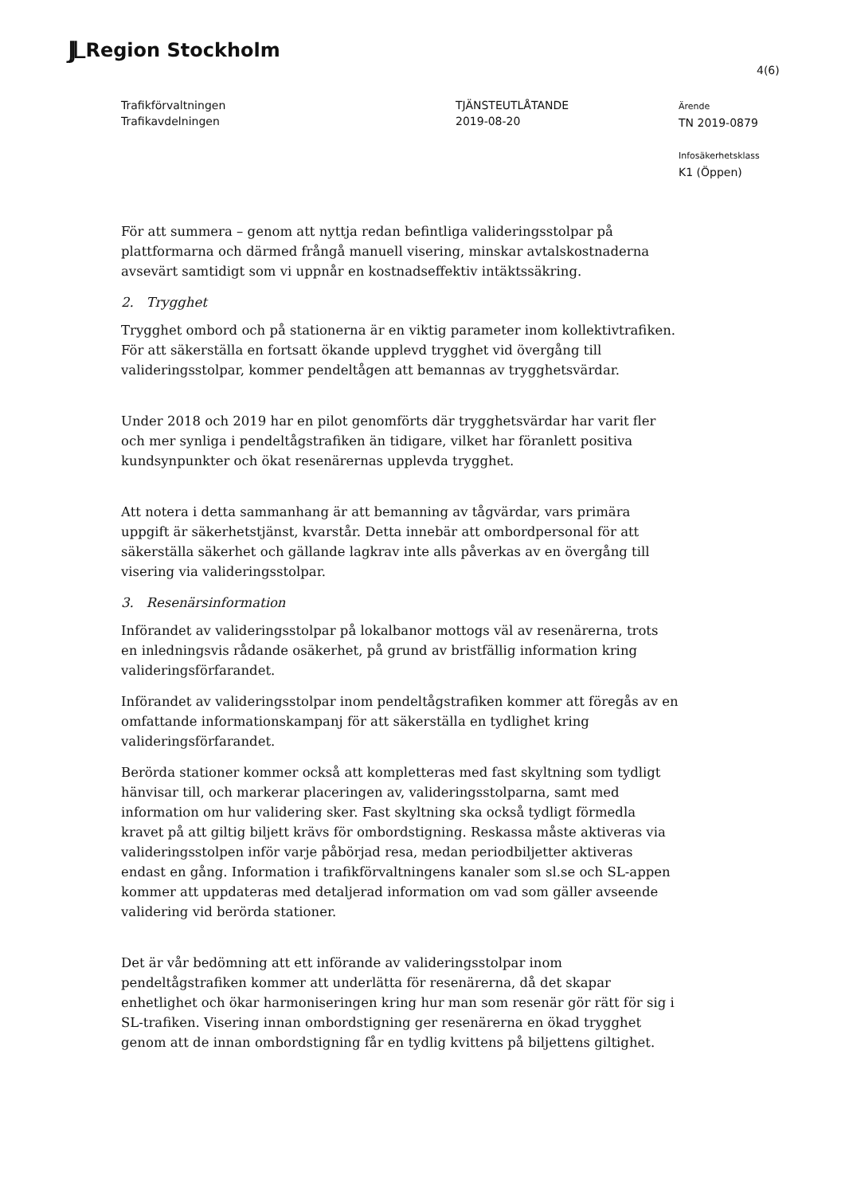JJL Region Stockholm
4(6)
Trafikförvaltningen
Trafikavdelningen
TJÄNSTEUTLÅTANDE
2019-08-20
Ärende
TN 2019-0879
Infosäkerhetsklass
K1 (Öppen)
För att summera – genom att nyttja redan befintliga valideringsstolpar på plattformarna och därmed frångå manuell visering, minskar avtalskostnaderna avsevärt samtidigt som vi uppnår en kostnadseffektiv intäktssäkring.
2. Trygghet
Trygghet ombord och på stationerna är en viktig parameter inom kollektivtrafiken. För att säkerställa en fortsatt ökande upplevd trygghet vid övergång till valideringsstolpar, kommer pendeltågen att bemannas av trygghetsvärdar.
Under 2018 och 2019 har en pilot genomförts där trygghetsvärdar har varit fler och mer synliga i pendeltågstrafiken än tidigare, vilket har föranlett positiva kundsynpunkter och ökat resenärernas upplevda trygghet.
Att notera i detta sammanhang är att bemanning av tågvärdar, vars primära uppgift är säkerhetstjänst, kvarstår. Detta innebär att ombordpersonal för att säkerställa säkerhet och gällande lagkrav inte alls påverkas av en övergång till visering via valideringsstolpar.
3. Resenärsinformation
Införandet av valideringsstolpar på lokalbanor mottogs väl av resenärerna, trots en inledningsvis rådande osäkerhet, på grund av bristfällig information kring valideringsförfarandet.
Införandet av valideringsstolpar inom pendeltågstrafiken kommer att föregås av en omfattande informationskampanj för att säkerställa en tydlighet kring valideringsförfarandet.
Berörda stationer kommer också att kompletteras med fast skyltning som tydligt hänvisar till, och markerar placeringen av, valideringsstolparna, samt med information om hur validering sker. Fast skyltning ska också tydligt förmedla kravet på att giltig biljett krävs för ombordstigning. Reskassa måste aktiveras via valideringsstolpen inför varje påbörjad resa, medan periodbiljetter aktiveras endast en gång. Information i trafikförvaltningens kanaler som sl.se och SL-appen kommer att uppdateras med detaljerad information om vad som gäller avseende validering vid berörda stationer.
Det är vår bedömning att ett införande av valideringsstolpar inom pendeltågstrafiken kommer att underlätta för resenärerna, då det skapar enhetlighet och ökar harmoniseringen kring hur man som resenär gör rätt för sig i SL-trafiken. Visering innan ombordstigning ger resenärerna en ökad trygghet genom att de innan ombordstigning får en tydlig kvittens på biljettens giltighet.